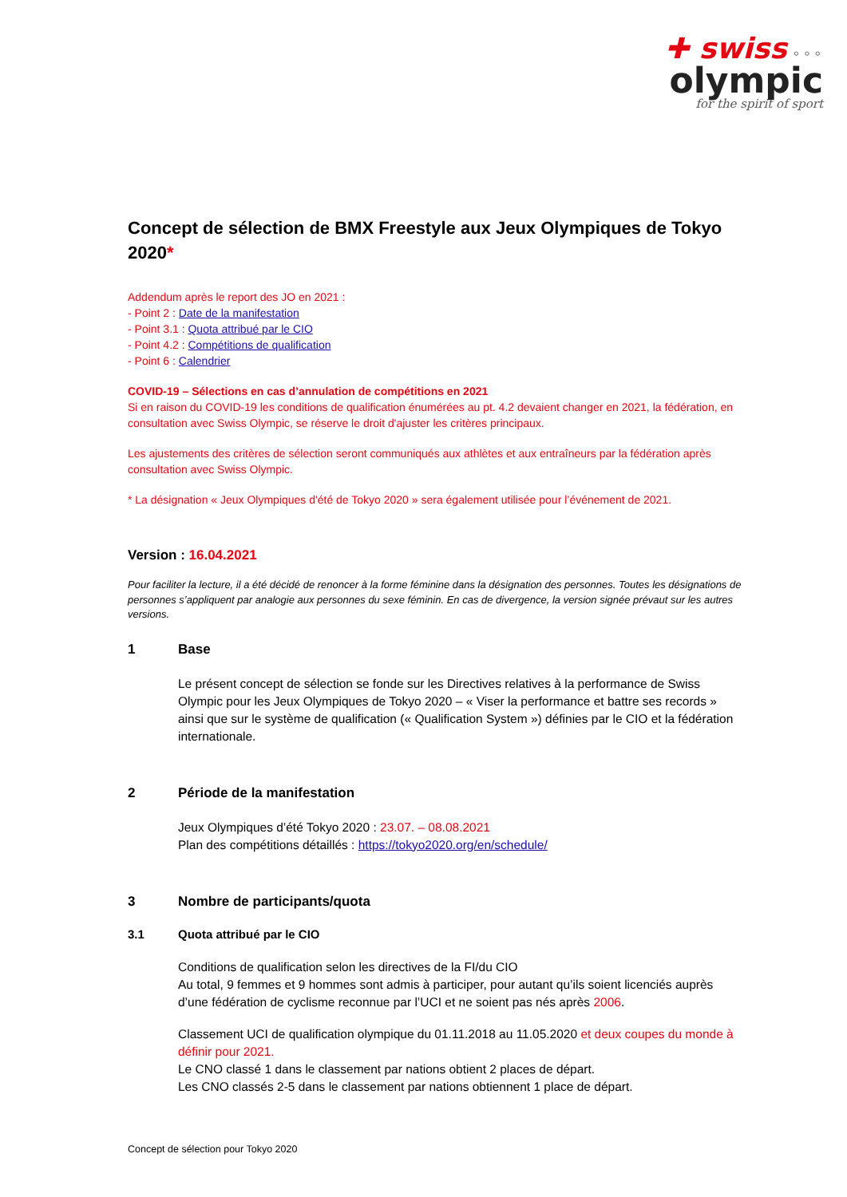✚ swiss ⚬⚬⚬
olympic
for the spirit of sport
Concept de sélection de BMX Freestyle aux Jeux Olympiques de Tokyo 2020*
Addendum après le report des JO en 2021 :
- Point 2 : Date de la manifestation
- Point 3.1 : Quota attribué par le CIO
- Point 4.2 : Compétitions de qualification
- Point 6 : Calendrier
COVID-19 – Sélections en cas d’annulation de compétitions en 2021
Si en raison du COVID-19 les conditions de qualification énumérées au pt. 4.2 devaient changer en 2021, la fédération, en consultation avec Swiss Olympic, se réserve le droit d'ajuster les critères principaux.
Les ajustements des critères de sélection seront communiqués aux athlètes et aux entraîneurs par la fédération après consultation avec Swiss Olympic.
* La désignation « Jeux Olympiques d'été de Tokyo 2020 » sera également utilisée pour l’événement de 2021.
Version : 16.04.2021
Pour faciliter la lecture, il a été décidé de renoncer à la forme féminine dans la désignation des personnes. Toutes les désignations de personnes s’appliquent par analogie aux personnes du sexe féminin. En cas de divergence, la version signée prévaut sur les autres versions.
1 Base
Le présent concept de sélection se fonde sur les Directives relatives à la performance de Swiss Olympic pour les Jeux Olympiques de Tokyo 2020 – « Viser la performance et battre ses records » ainsi que sur le système de qualification (« Qualification System ») définies par le CIO et la fédération internationale.
2 Période de la manifestation
Jeux Olympiques d’été Tokyo 2020 : 23.07. – 08.08.2021
Plan des compétitions détaillés : https://tokyo2020.org/en/schedule/
3 Nombre de participants/quota
3.1 Quota attribué par le CIO
Conditions de qualification selon les directives de la FI/du CIO
Au total, 9 femmes et 9 hommes sont admis à participer, pour autant qu’ils soient licenciés auprès d’une fédération de cyclisme reconnue par l’UCI et ne soient pas nés après 2006.
Classement UCI de qualification olympique du 01.11.2018 au 11.05.2020 et deux coupes du monde à définir pour 2021.
Le CNO classé 1 dans le classement par nations obtient 2 places de départ.
Les CNO classés 2-5 dans le classement par nations obtiennent 1 place de départ.
Concept de sélection pour Tokyo 2020